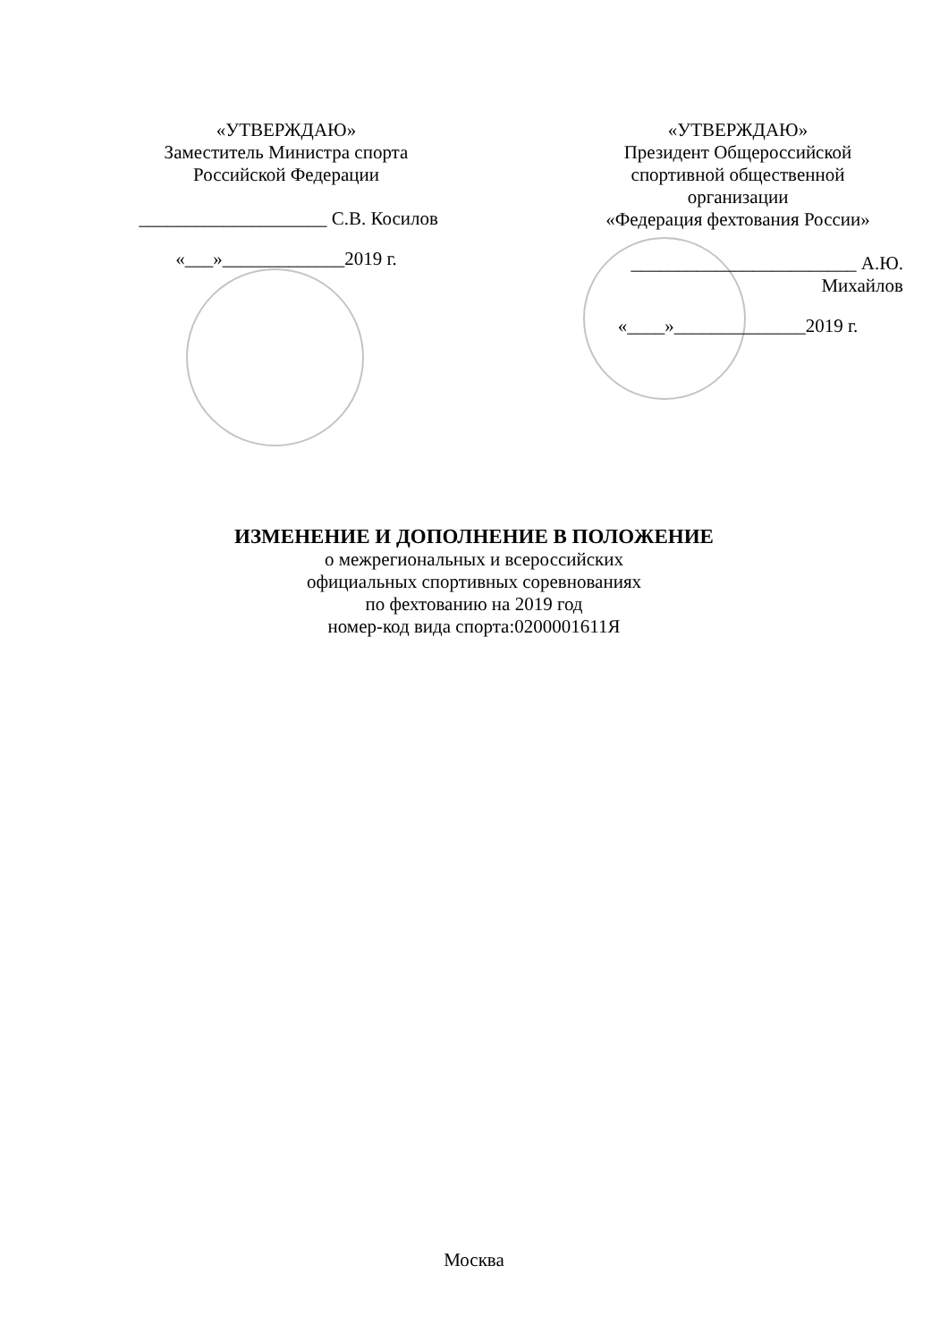«УТВЕРЖДАЮ»
Заместитель Министра спорта
Российской Федерации
____________________ С.В. Косилов
«___»_____________2019 г.
«УТВЕРЖДАЮ»
Президент Общероссийской
спортивной общественной
организации
«Федерация фехтования России»
________________________ А.Ю. Михайлов
«____»______________2019 г.
ИЗМЕНЕНИЕ И ДОПОЛНЕНИЕ В ПОЛОЖЕНИЕ
о межрегиональных и всероссийских
официальных спортивных соревнованиях
по фехтованию на 2019 год
номер-код вида спорта:0200001611Я
Москва